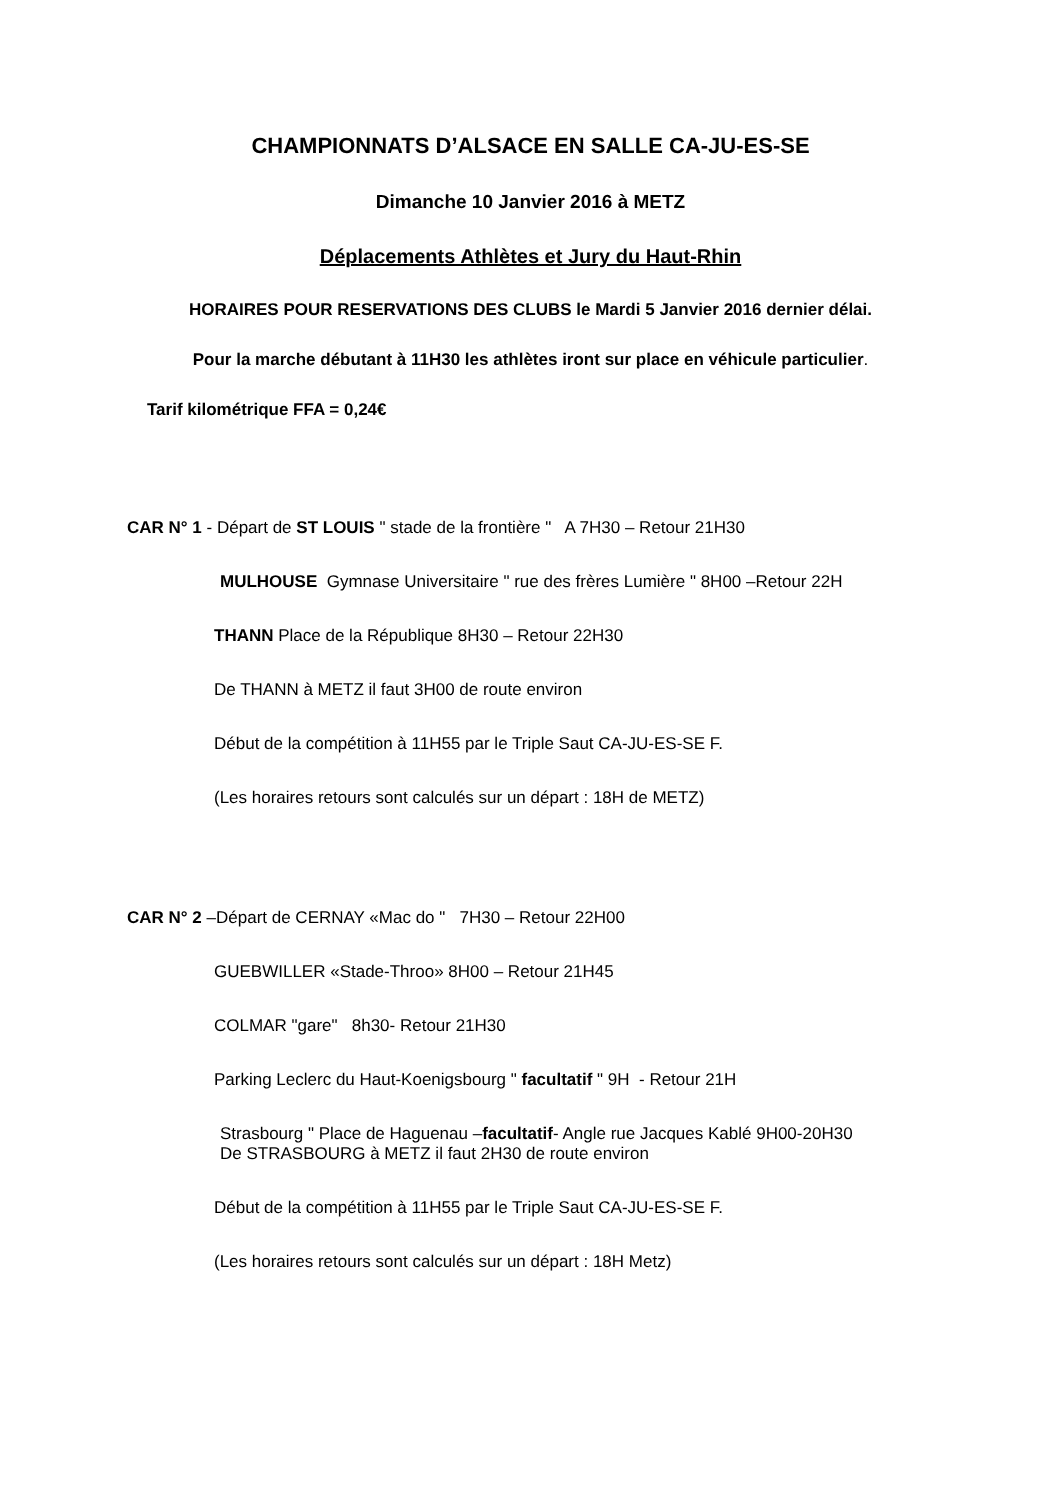CHAMPIONNATS D’ALSACE EN SALLE CA-JU-ES-SE
Dimanche 10 Janvier 2016 à METZ
Déplacements Athlètes et Jury du Haut-Rhin
HORAIRES POUR RESERVATIONS DES CLUBS le Mardi 5 Janvier 2016 dernier délai.
Pour la marche débutant à 11H30 les athlètes iront sur place en véhicule particulier.
Tarif kilométrique FFA = 0,24€
CAR N° 1 - Départ de ST LOUIS " stade de la frontière " A 7H30 – Retour 21H30
MULHOUSE Gymnase Universitaire " rue des frères Lumière " 8H00 –Retour 22H
THANN Place de la République 8H30 – Retour 22H30
De THANN à METZ il faut 3H00 de route environ
Début de la compétition à 11H55 par le Triple Saut CA-JU-ES-SE F.
(Les horaires retours sont calculés sur un départ : 18H de METZ)
CAR N° 2 –Départ de CERNAY «Mac do " 7H30 – Retour 22H00
GUEBWILLER «Stade-Throo» 8H00 – Retour 21H45
COLMAR "gare" 8h30- Retour 21H30
Parking Leclerc du Haut-Koenigsbourg " facultatif " 9H - Retour 21H
Strasbourg " Place de Haguenau –facultatif- Angle rue Jacques Kablé 9H00-20H30
De STRASBOURG à METZ il faut 2H30 de route environ
Début de la compétition à 11H55 par le Triple Saut CA-JU-ES-SE F.
(Les horaires retours sont calculés sur un départ : 18H Metz)